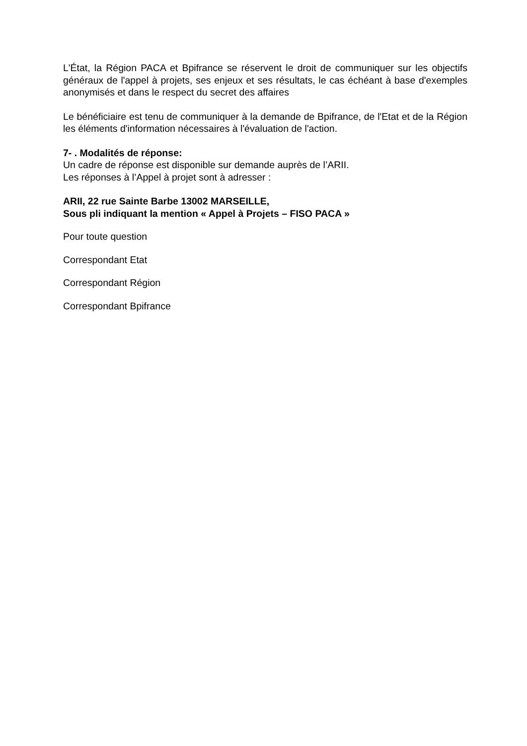L'État, la Région PACA et Bpifrance se réservent le droit de communiquer sur les objectifs généraux de l'appel à projets, ses enjeux et ses résultats, le cas échéant à base d'exemples anonymisés et dans le respect du secret des affaires
Le bénéficiaire est tenu de communiquer à la demande de Bpifrance, de l'Etat et de la Région les éléments d'information nécessaires à l'évaluation de l'action.
7- . Modalités de réponse:
Un cadre de réponse est disponible sur demande auprès de l’ARII.
Les réponses à l’Appel à projet sont à adresser :
ARII, 22 rue Sainte Barbe 13002 MARSEILLE,
Sous pli indiquant la mention « Appel à Projets – FISO PACA »
Pour toute question
Correspondant Etat
Correspondant Région
Correspondant Bpifrance